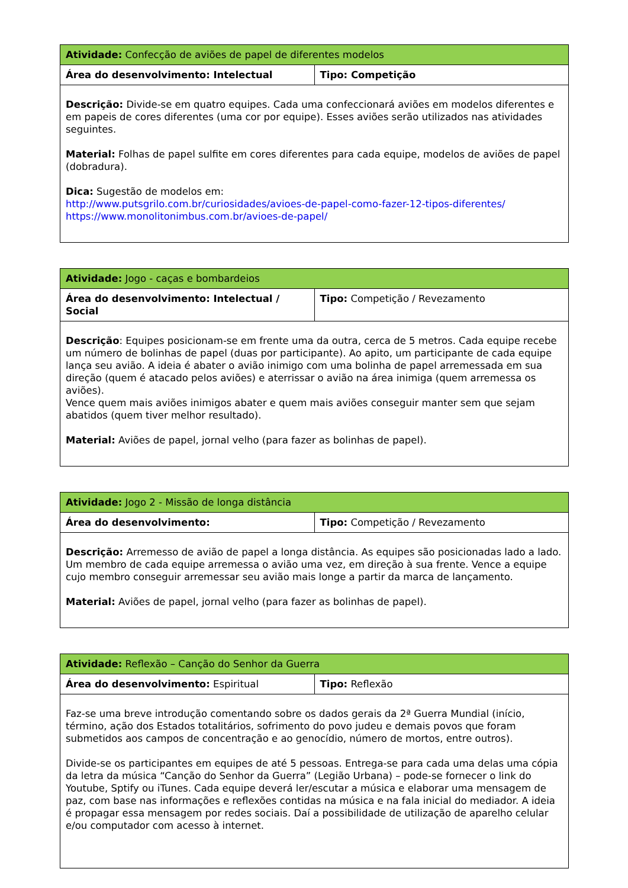| Atividade: Confecção de aviões de papel de diferentes modelos | |
| Área do desenvolvimento: Intelectual | Tipo: Competição |
| Descrição: Divide-se em quatro equipes. Cada uma confeccionará aviões em modelos diferentes e em papeis de cores diferentes (uma cor por equipe). Esses aviões serão utilizados nas atividades seguintes. Material: Folhas de papel sulfite em cores diferentes para cada equipe, modelos de aviões de papel (dobradura). Dica: Sugestão de modelos em: http://www.putsgrilo.com.br/curiosidades/avioes-de-papel-como-fazer-12-tipos-diferentes/ https://www.monolitonimbus.com.br/avioes-de-papel/ | |
| Atividade: Jogo - caças e bombardeios | |
| Área do desenvolvimento: Intelectual / Social | Tipo: Competição / Revezamento |
| Descrição : Equipes posicionam-se em frente uma da outra, cerca de 5 metros. Cada equipe recebe um número de bolinhas de papel (duas por participante). Ao apito, um participante de cada equipe lança seu avião. A ideia é abater o avião inimigo com uma bolinha de papel arremessada em sua direção (quem é atacado pelos aviões) e aterrissar o avião na área inimiga (quem arremessa os aviões). Vence quem mais aviões inimigos abater e quem mais aviões conseguir manter sem que sejam abatidos (quem tiver melhor resultado). Material: Aviões de papel, jornal velho (para fazer as bolinhas de papel). | |
| Atividade: Jogo 2 - Missão de longa distância | |
| Área do desenvolvimento: | Tipo: Competição / Revezamento |
| Descrição: Arremesso de avião de papel a longa distância. As equipes são posicionadas lado a lado. Um membro de cada equipe arremessa o avião uma vez, em direção à sua frente. Vence a equipe cujo membro conseguir arremessar seu avião mais longe a partir da marca de lançamento. Material: Aviões de papel, jornal velho (para fazer as bolinhas de papel). | |
| Atividade: Reflexão – Canção do Senhor da Guerra | |
| Área do desenvolvimento: Espiritual | Tipo: Reflexão |
| Faz-se uma breve introdução comentando sobre os dados gerais da 2ª Guerra Mundial (início, término, ação dos Estados totalitários, sofrimento do povo judeu e demais povos que foram submetidos aos campos de concentração e ao genocídio, número de mortos, entre outros). Divide-se os participantes em equipes de até 5 pessoas. Entrega-se para cada uma delas uma cópia da letra da música “Canção do Senhor da Guerra” (Legião Urbana) – pode-se fornecer o link do Youtube, Sptify ou iTunes. Cada equipe deverá ler/escutar a música e elaborar uma mensagem de paz, com base nas informações e reflexões contidas na música e na fala inicial do mediador. A ideia é propagar essa mensagem por redes sociais. Daí a possibilidade de utilização de aparelho celular e/ou computador com acesso à internet. | |